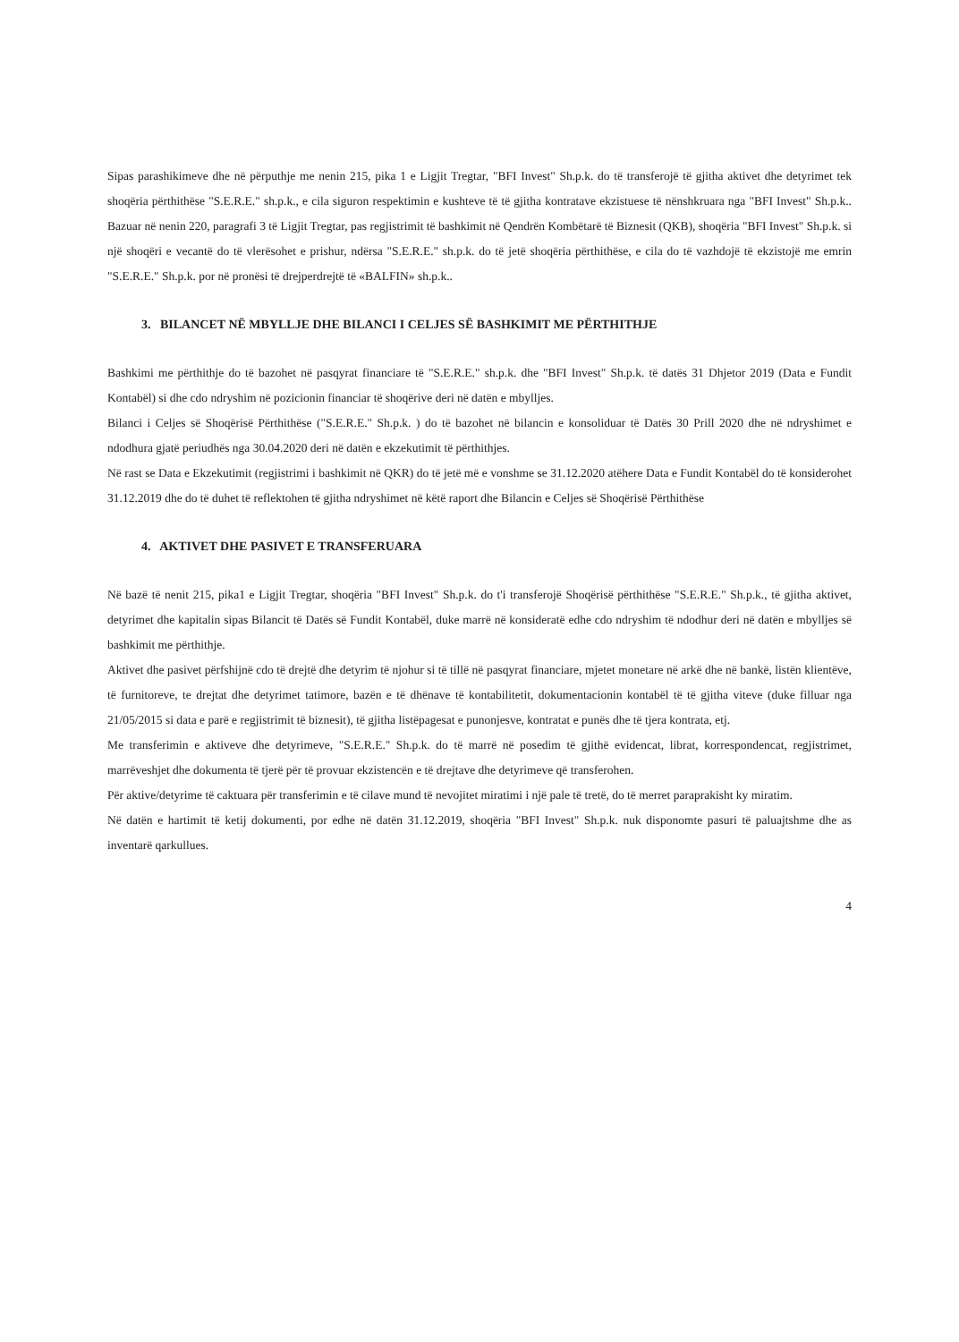Sipas parashikimeve dhe në përputhje me nenin 215, pika 1 e Ligjit Tregtar, "BFI Invest" Sh.p.k. do të transferojë të gjitha aktivet dhe detyrimet tek shoqëria përthithëse "S.E.R.E." sh.p.k., e cila siguron respektimin e kushteve të të gjitha kontratave ekzistuese të nënshkruara nga "BFI Invest" Sh.p.k.. Bazuar në nenin 220, paragrafi 3 të Ligjit Tregtar, pas regjistrimit të bashkimit në Qendrën Kombëtarë të Biznesit (QKB), shoqëria "BFI Invest" Sh.p.k. si një shoqëri e vecantë do të vlerësohet e prishur, ndërsa "S.E.R.E." sh.p.k. do të jetë shoqëria përthithëse, e cila do të vazhdojë të ekzistojë me emrin "S.E.R.E." Sh.p.k. por në pronësi të drejperdrejtë të «BALFIN» sh.p.k..
3. BILANCET NË MBYLLJE DHE BILANCI I CELJES SË BASHKIMIT ME PËRTHITHJE
Bashkimi me përthithje do të bazohet në pasqyrat financiare të "S.E.R.E." sh.p.k. dhe "BFI Invest" Sh.p.k. të datës 31 Dhjetor 2019 (Data e Fundit Kontabël) si dhe cdo ndryshim në pozicionin financiar të shoqërive deri në datën e mbylljes.
Bilanci i Celjes së Shoqërisë Përthithëse ("S.E.R.E." Sh.p.k. ) do të bazohet në bilancin e konsoliduar të Datës 30 Prill 2020 dhe në ndryshimet e ndodhura gjatë periudhës nga 30.04.2020 deri në datën e ekzekutimit të përthithjes.
Në rast se Data e Ekzekutimit (regjistrimi i bashkimit në QKR) do të jetë më e vonshme se 31.12.2020 atëhere Data e Fundit Kontabël do të konsiderohet 31.12.2019 dhe do të duhet të reflektohen të gjitha ndryshimet në këtë raport dhe Bilancin e Celjes së Shoqërisë Përthithëse
4. AKTIVET DHE PASIVET E TRANSFERUARA
Në bazë të nenit 215, pika1 e Ligjit Tregtar, shoqëria "BFI Invest" Sh.p.k. do t'i transferojë Shoqërisë përthithëse "S.E.R.E." Sh.p.k., të gjitha aktivet, detyrimet dhe kapitalin sipas Bilancit të Datës së Fundit Kontabël, duke marrë në konsideratë edhe cdo ndryshim të ndodhur deri në datën e mbylljes së bashkimit me përthithje.
Aktivet dhe pasivet përfshijnë cdo të drejtë dhe detyrim të njohur si të tillë në pasqyrat financiare, mjetet monetare në arkë dhe në bankë, listën klientëve, të furnitoreve, te drejtat dhe detyrimet tatimore, bazën e të dhënave të kontabilitetit, dokumentacionin kontabël të të gjitha viteve (duke filluar nga 21/05/2015 si data e parë e regjistrimit të biznesit), të gjitha listëpagesat e punonjesve, kontratat e punës dhe të tjera kontrata, etj.
Me transferimin e aktiveve dhe detyrimeve, "S.E.R.E." Sh.p.k. do të marrë në posedim të gjithë evidencat, librat, korrespondencat, regjistrimet, marrëveshjet dhe dokumenta të tjerë për të provuar ekzistencën e të drejtave dhe detyrimeve që transferohen.
Për aktive/detyrime të caktuara për transferimin e të cilave mund të nevojitet miratimi i një pale të tretë, do të merret paraprakisht ky miratim.
Në datën e hartimit të ketij dokumenti, por edhe në datën 31.12.2019, shoqëria "BFI Invest" Sh.p.k. nuk disponomte pasuri të paluajtshme dhe as inventarë qarkullues.
4